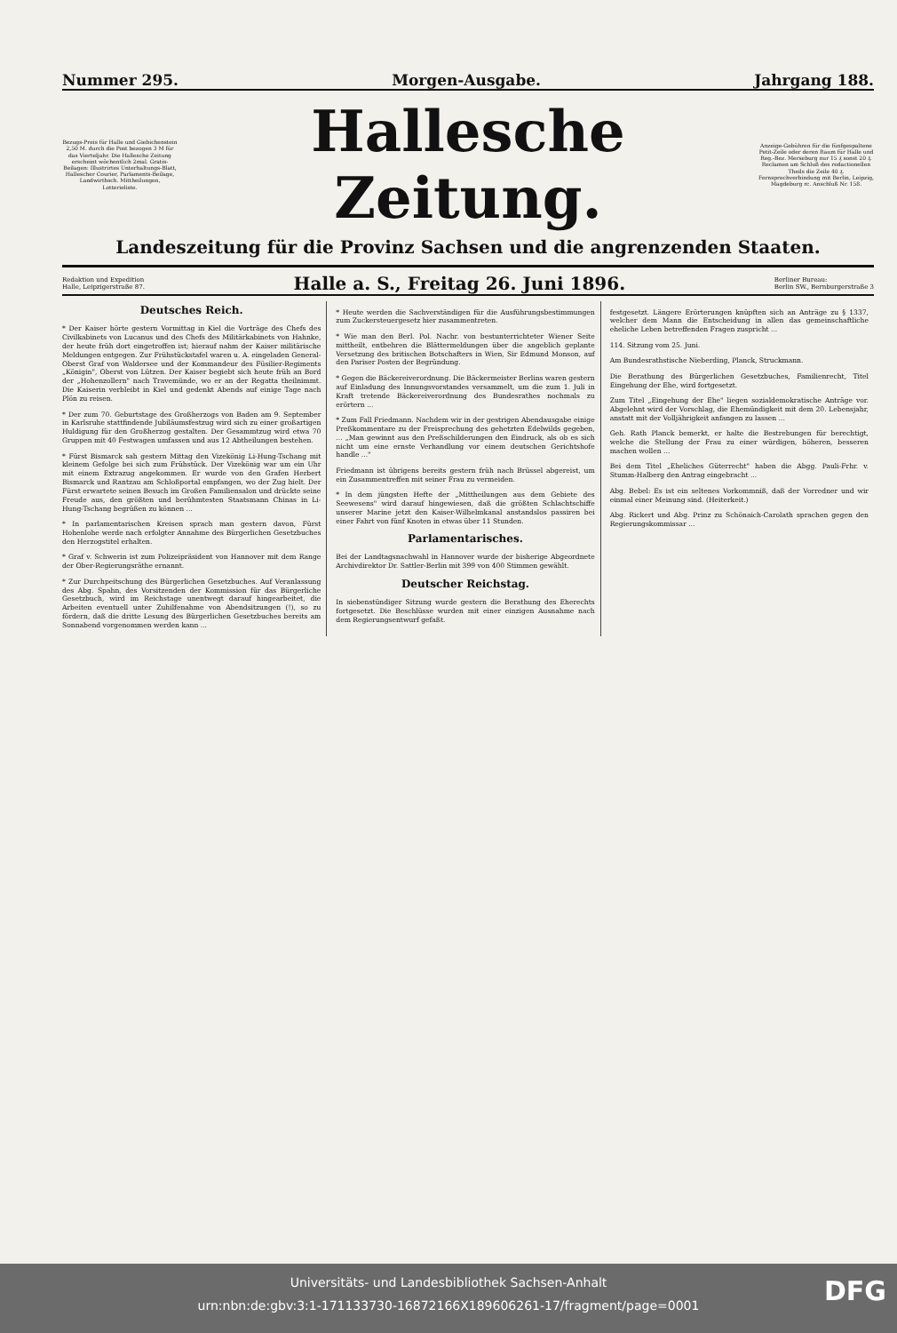Nummer 295. Morgen-Ausgabe. Jahrgang 188.
Bezugs-Preis für Halle und Giebichenstein 2,50 M. durch die Post bezogen 3 M für das Vierteljahr. Die Hallesche Zeitung erscheint wöchentlich 2mal. Gratis-Beilagen: Illustrirtes Unterhaltungs-Blatt, Hallescher Courier, Parlaments-Beilage, Landwirthsch. Mittheilungen, Lotterieliste.
Hallesche Zeitung.
Anzeige-Gebühren für die fünfgespaltene Petit-Zeile oder deren Raum für Halle und Reg.-Bez. Merseburg nur 15 ₰ sonst 20 ₰. Reclamen am Schluß des redactionellen Theils die Zeile 40 ₰. Fernsprechverbindung mit Berlin, Leipzig, Magdeburg rc. Anschluß Nr. 158.
Landeszeitung für die Provinz Sachsen und die angrenzenden Staaten.
Redaktion und Expedition
Halle, Leipzigerstraße 87. Halle a. S., Freitag 26. Juni 1896. Berliner Bureau:
Berlin SW., Bernburgerstraße 3
Deutsches Reich.
* Der Kaiser hörte gestern Vormittag in Kiel die Vorträge des Chefs des Civilkabinets von Lucanus und des Chefs des Militärkabinets von Hahnke, der heute früh dort eingetroffen ist; hierauf nahm der Kaiser militärische Meldungen entgegen. Zur Frühstückstafel waren u. A. eingeladen General-Oberst Graf von Waldersee und der Kommandeur des Füsilier-Regiments „Königin", Oberst von Lützen. Der Kaiser begiebt sich heute früh an Bord der „Hohenzollern" nach Travemünde, wo er an der Regatta theilnimmt. Die Kaiserin verbleibt in Kiel und gedenkt Abends auf einige Tage nach Plön zu reisen.
* Der zum 70. Geburtstage des Großherzogs von Baden am 9. September in Karlsruhe stattfindende Jubiläumsfestzug wird sich zu einer großartigen Huldigung für den Großherzog gestalten. Der Gesammtzug wird etwa 70 Gruppen mit 40 Festwagen umfassen und aus 12 Abtheilungen bestehen.
* Fürst Bismarck sah gestern Mittag den Vizekönig Li-Hung-Tschang mit kleinem Gefolge bei sich zum Frühstück. Der Vizekönig war um ein Uhr mit einem Extrazug angekommen. Er wurde von den Grafen Herbert Bismarck und Rantzau am Schloßportal empfangen, wo der Zug hielt. Der Fürst erwartete seinen Besuch im Großen Familiensalon und drückte seine Freude aus, den größten und berühmtesten Staatsmann Chinas in Li-Hung-Tschang begrüßen zu können ...
* In parlamentarischen Kreisen sprach man gestern davon, Fürst Hohenlohe werde nach erfolgter Annahme des Bürgerlichen Gesetzbuches den Herzogstitel erhalten.
* Graf v. Schwerin ist zum Polizeipräsident von Hannover mit dem Range der Ober-Regierungsräthe ernannt.
* Zur Durchpeitschung des Bürgerlichen Gesetzbuches. Auf Veranlassung des Abg. Spahn, des Vorsitzenden der Kommission für das Bürgerliche Gesetzbuch, wird im Reichstage unentwegt darauf hingearbeitet, die Arbeiten eventuell unter Zuhilfenahme von Abendsitzungen (!), so zu fördern, daß die dritte Lesung des Bürgerlichen Gesetzbuches bereits am Sonnabend vorgenommen werden kann ...
* Heute werden die Sachverständigen für die Ausführungsbestimmungen zum Zuckersteuergesetz hier zusammentreten.
* Wie man den Berl. Pol. Nachr. von bestunterrichteter Wiener Seite mittheilt, entbehren die Blättermeldungen über die angeblich geplante Versetzung des britischen Botschafters in Wien, Sir Edmund Monson, auf den Pariser Posten der Begründung.
* Gegen die Bäckereiverordnung. Die Bäckermeister Berlins waren gestern auf Einladung des Innungsvorstandes versammelt, um die zum 1. Juli in Kraft tretende Bäckereiverordnung des Bundesrathes nochmals zu erörtern ...
* Zum Fall Friedmann. Nachdem wir in der gestrigen Abendausgabe einige Preßkommentare zu der Freisprechung des gehetzten Edelwilds gegeben, ... „Man gewinnt aus den Preßschilderungen den Eindruck, als ob es sich nicht um eine ernste Verhandlung vor einem deutschen Gerichtshofe handle ..."
Friedmann ist übrigens bereits gestern früh nach Brüssel abgereist, um ein Zusammentreffen mit seiner Frau zu vermeiden.
* In dem jüngsten Hefte der „Mittheilungen aus dem Gebiete des Seewesens" wird darauf hingewiesen, daß die größten Schlachtschiffe unserer Marine jetzt den Kaiser-Wilhelmkanal anstandslos passiren bei einer Fahrt von fünf Knoten in etwas über 11 Stunden.
Parlamentarisches.
Bei der Landtagsnachwahl in Hannover wurde der bisherige Abgeordnete Archivdirektor Dr. Sattler-Berlin mit 399 von 400 Stimmen gewählt.
Deutscher Reichstag.
In siebenstündiger Sitzung wurde gestern die Berathung des Eherechts fortgesetzt. Die Beschlüsse wurden mit einer einzigen Ausnahme nach dem Regierungsentwurf gefaßt.
festgesetzt. Längere Erörterungen knüpften sich an Anträge zu § 1337, welcher dem Mann die Entscheidung in allen das gemeinschaftliche eheliche Leben betreffenden Fragen zuspricht ...
114. Sitzung vom 25. Juni.
Am Bundesrathstische Nieberding, Planck, Struckmann.
Die Berathung des Bürgerlichen Gesetzbuches, Familienrecht, Titel Eingehung der Ehe, wird fortgesetzt.
Zum Titel „Eingehung der Ehe" liegen sozialdemokratische Anträge vor. Abgelehnt wird der Vorschlag, die Ehemündigkeit mit dem 20. Lebensjahr, anstatt mit der Volljährigkeit anfangen zu lassen ...
Geh. Rath Planck bemerkt, er halte die Bestrebungen für berechtigt, welche die Stellung der Frau zu einer würdigen, höheren, besseren machen wollen ...
Bei dem Titel „Eheliches Güterrecht" haben die Abgg. Pauli-Frhr. v. Stumm-Halberg den Antrag eingebracht ...
Abg. Bebel: Es ist ein seltenes Vorkommniß, daß der Vorredner und wir einmal einer Meinung sind. (Heiterkeit.)
Abg. Rickert und Abg. Prinz zu Schönaich-Carolath sprachen gegen den Regierungskommissar ...
Universitäts- und Landesbibliothek Sachsen-Anhalt
urn:nbn:de:gbv:3:1-171133730-16872166X189606261-17/fragment/page=0001
DFG